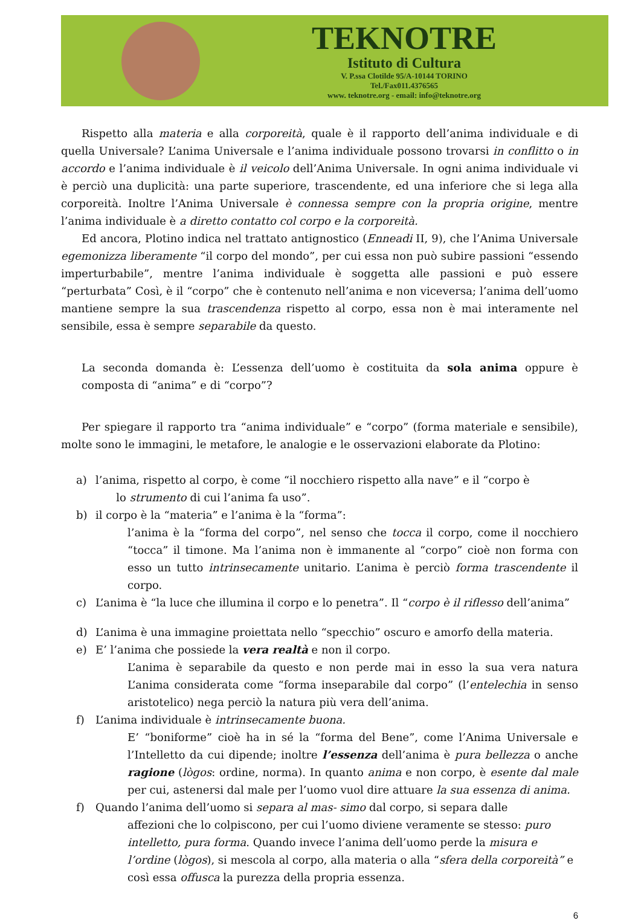TEKNOTRE
Istituto di Cultura
V. P.ssa Clotilde 95/A-10144 TORINO
Tel./Fax011.4376565
www. teknotre.org - email: info@teknotre.org
Rispetto alla materia e alla corporeità, quale è il rapporto dell’anima individuale e di quella Universale? L’anima Universale e l’anima individuale possono trovarsi in conflitto o in accordo e l’anima individuale è il veicolo dell’Anima Universale. In ogni anima individuale vi è perciò una duplicità: una parte superiore, trascendente, ed una inferiore che si lega alla corporeità. Inoltre l’Anima Universale è connessa sempre con la propria origine, mentre l’anima individuale è a diretto contatto col corpo e la corporeità.
Ed ancora, Plotino indica nel trattato antignostico (Enneadi II, 9), che l’Anima Universale egemonizza liberamente “il corpo del mondo”, per cui essa non può subire passioni “essendo imperturbabile”, mentre l’anima individuale è soggetta alle passioni e può essere “perturbata” Così, è il “corpo” che è contenuto nell’anima e non viceversa; l’anima dell’uomo mantiene sempre la sua trascendenza rispetto al corpo, essa non è mai interamente nel sensibile, essa è sempre separabile da questo.
La seconda domanda è: L’essenza dell’uomo è costituita da sola anima oppure è composta di “anima” e di “corpo”?
Per spiegare il rapporto tra “anima individuale” e “corpo” (forma materiale e sensibile), molte sono le immagini, le metafore, le analogie e le osservazioni elaborate da Plotino:
a) l’anima, rispetto al corpo, è come “il nocchiero rispetto alla nave” e il “corpo è
lo strumento di cui l’anima fa uso”.
b) il corpo è la “materia” e l’anima è la “forma”:
l’anima è la “forma del corpo”, nel senso che tocca il corpo, come il nocchiero “tocca” il timone. Ma l’anima non è immanente al “corpo” cioè non forma con esso un tutto intrinsecamente unitario. L’anima è perciò forma trascendente il corpo.
c) L’anima è “la luce che illumina il corpo e lo penetra”. Il “corpo è il riflesso dell’anima”
d) L’anima è una immagine proiettata nello “specchio” oscuro e amorfo della materia.
e) E’ l’anima che possiede la vera realtà e non il corpo.
L’anima è separabile da questo e non perde mai in esso la sua vera natura L’anima considerata come “forma inseparabile dal corpo” (l’entelechia in senso aristotelico) nega perciò la natura più vera dell’anima.
f) L’anima individuale è intrinsecamente buona.
E’ “boniforme” cioè ha in sé la “forma del Bene”, come l’Anima Universale e l’Intelletto da cui dipende; inoltre l’essenza dell’anima è pura bellezza o anche ragione (lògos: ordine, norma). In quanto anima e non corpo, è esente dal male per cui, astenersi dal male per l’uomo vuol dire attuare la sua essenza di anima.
f) Quando l’anima dell’uomo si separa al mas- simo dal corpo, si separa dalle
affezioni che lo colpiscono, per cui l’uomo diviene veramente se stesso: puro intelletto, pura forma. Quando invece l’anima dell’uomo perde la misura e l’ordine (lògos), si mescola al corpo, alla materia o alla “sfera della corporeità” e così essa offusca la purezza della propria essenza.
6